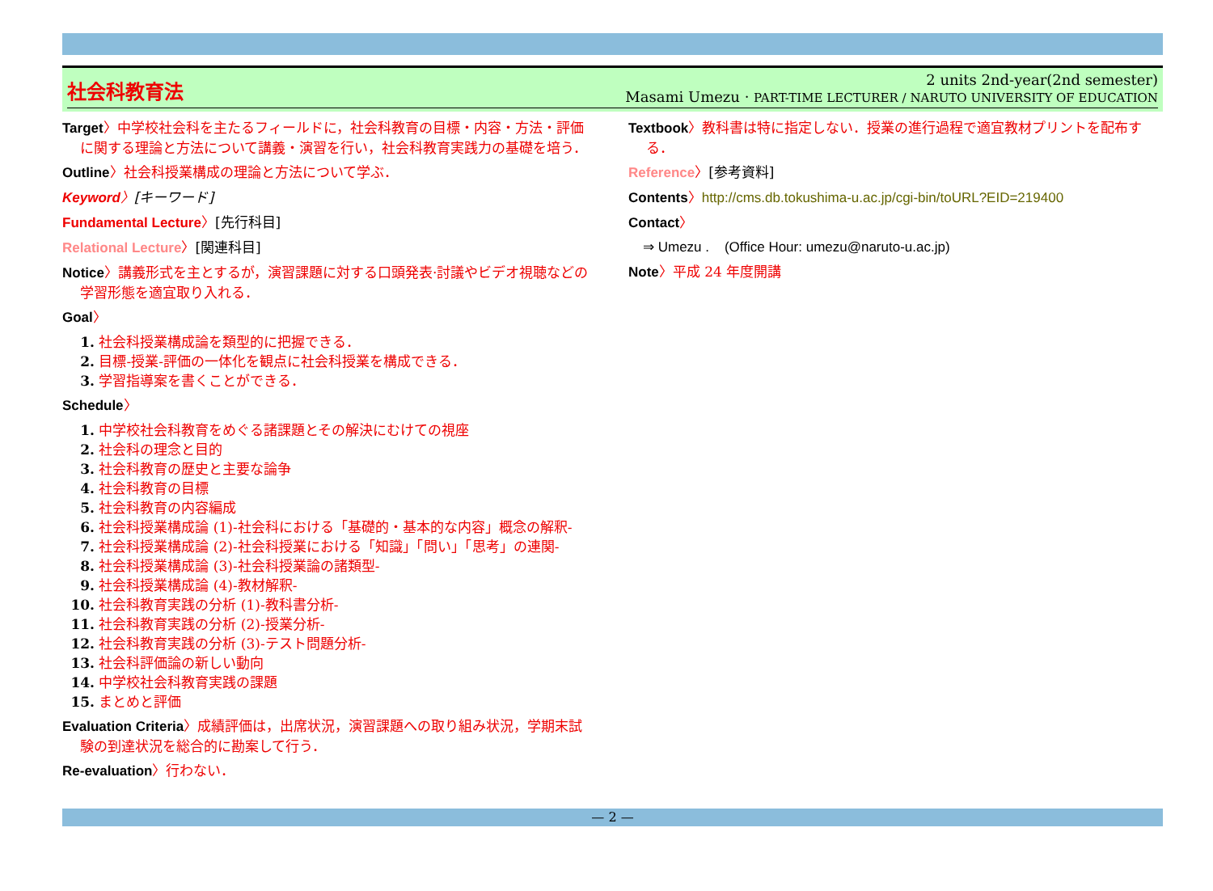社会科教育法
2 units 2nd-year(2nd semester)
Masami Umezu · PART-TIME LECTURER / NARUTO UNIVERSITY OF EDUCATION
Target〉中学校社会科を主たるフィールドに，社会科教育の目標・内容・方法・評価に関する理論と方法について講義・演習を行い，社会科教育実践力の基礎を培う．
Outline〉社会科授業構成の理論と方法について学ぶ．
Keyword〉[キーワード]
Fundamental Lecture〉[先行科目]
Relational Lecture〉[関連科目]
Notice〉講義形式を主とするが，演習課題に対する口頭発表·討議やビデオ視聴などの学習形態を適宜取り入れる．
Goal〉
1. 社会科授業構成論を類型的に把握できる．
2. 目標-授業-評価の一体化を観点に社会科授業を構成できる．
3. 学習指導案を書くことができる．
Schedule〉
1. 中学校社会科教育をめぐる諸課題とその解決にむけての視座
2. 社会科の理念と目的
3. 社会科教育の歴史と主要な論争
4. 社会科教育の目標
5. 社会科教育の内容編成
6. 社会科授業構成論 (1)-社会科における「基礎的・基本的な内容」概念の解釈-
7. 社会科授業構成論 (2)-社会科授業における「知識」「問い」「思考」の連関-
8. 社会科授業構成論 (3)-社会科授業論の諸類型-
9. 社会科授業構成論 (4)-教材解釈-
10. 社会科教育実践の分析 (1)-教科書分析-
11. 社会科教育実践の分析 (2)-授業分析-
12. 社会科教育実践の分析 (3)-テスト問題分析-
13. 社会科評価論の新しい動向
14. 中学校社会科教育実践の課題
15. まとめと評価
Evaluation Criteria〉成績評価は，出席状況，演習課題への取り組み状況，学期末試験の到達状況を総合的に勘案して行う．
Re-evaluation〉行わない．
Textbook〉教科書は特に指定しない．授業の進行過程で適宜教材プリントを配布する．
Reference〉[参考資料]
Contents〉http://cms.db.tokushima-u.ac.jp/cgi-bin/toURL?EID=219400
Contact〉
⇒ Umezu . (Office Hour: umezu@naruto-u.ac.jp)
Note〉平成 24 年度開講
— 2 —